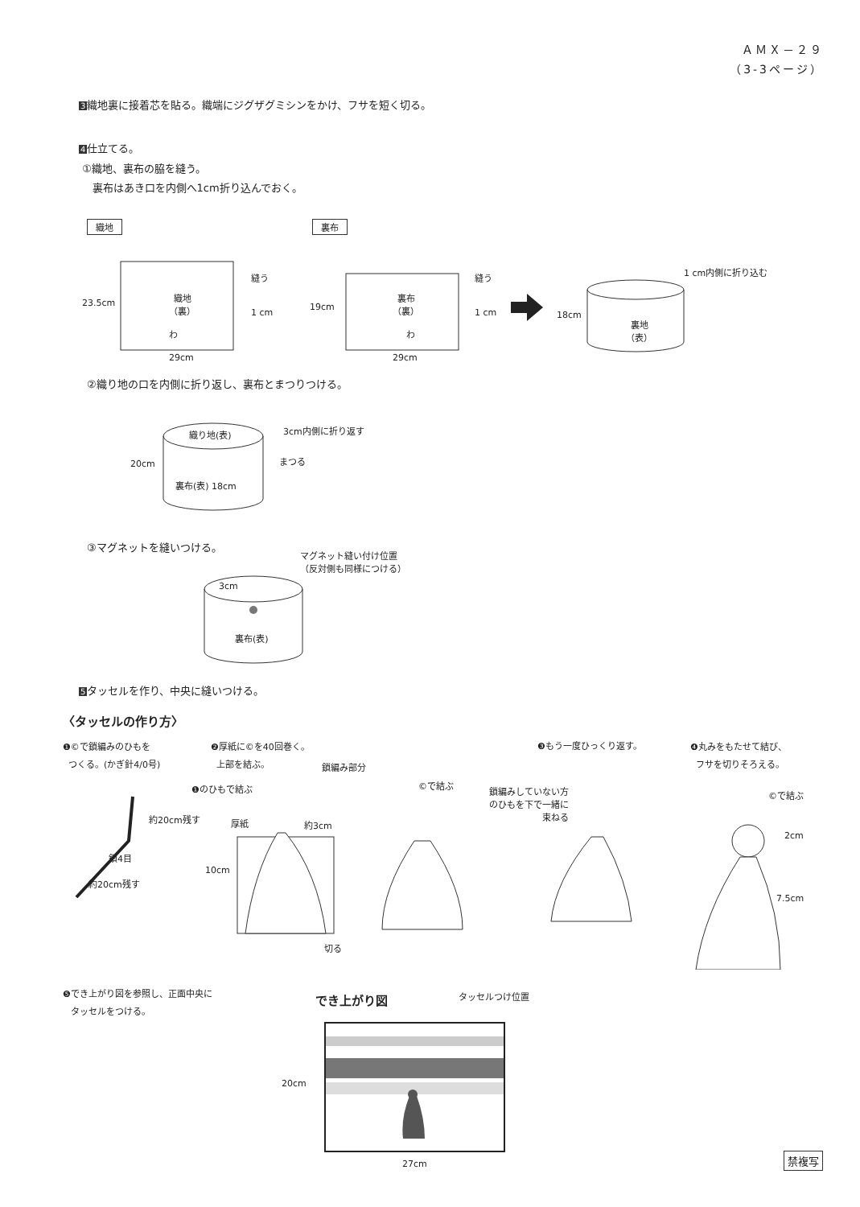ＡＭＸ－２９
（3-3ページ）
3織地裏に接着芯を貼る。織端にジグザグミシンをかけ、フサを短く切る。
4仕立てる。
①織地、裏布の脇を縫う。
裏布はあき口を内側へ1cm折り込んでおく。
織地 裏布
23.5cm
織地
（裏）
縫う
1 cm
わ
29cm
19cm
裏布
（裏）
縫う
1 cm
わ
29cm
1 cm内側に折り込む
18cm
裏地
（表）
②織り地の口を内側に折り返し、裏布とまつりつける。
織り地(表) 3cm内側に折り返す
まつる
20cm
裏布(表) 18cm
③マグネットを縫いつける。
マグネット縫い付け位置
（反対側も同様につける）
3cm
裏布(表)
5タッセルを作り、中央に縫いつける。
〈タッセルの作り方〉
❶©で鎖編みのひもを
つくる。(かぎ針4/0号)
❷厚紙に©を40回巻く。
上部を結ぶ。
❸もう一度ひっくり返す。
❹丸みをもたせて結び、
フサを切りそろえる。
約20cm残す
鎖4目
約20cm残す
❶のひもで結ぶ
鎖編み部分
厚紙 約3cm
10cm
切る
©で結ぶ
鎖編みしていない方
のひもを下で一緒に
束ねる
©で結ぶ
2cm
7.5cm
❺でき上がり図を参照し、正面中央に
タッセルをつける。
でき上がり図 タッセルつけ位置
20cm
27cm
禁複写